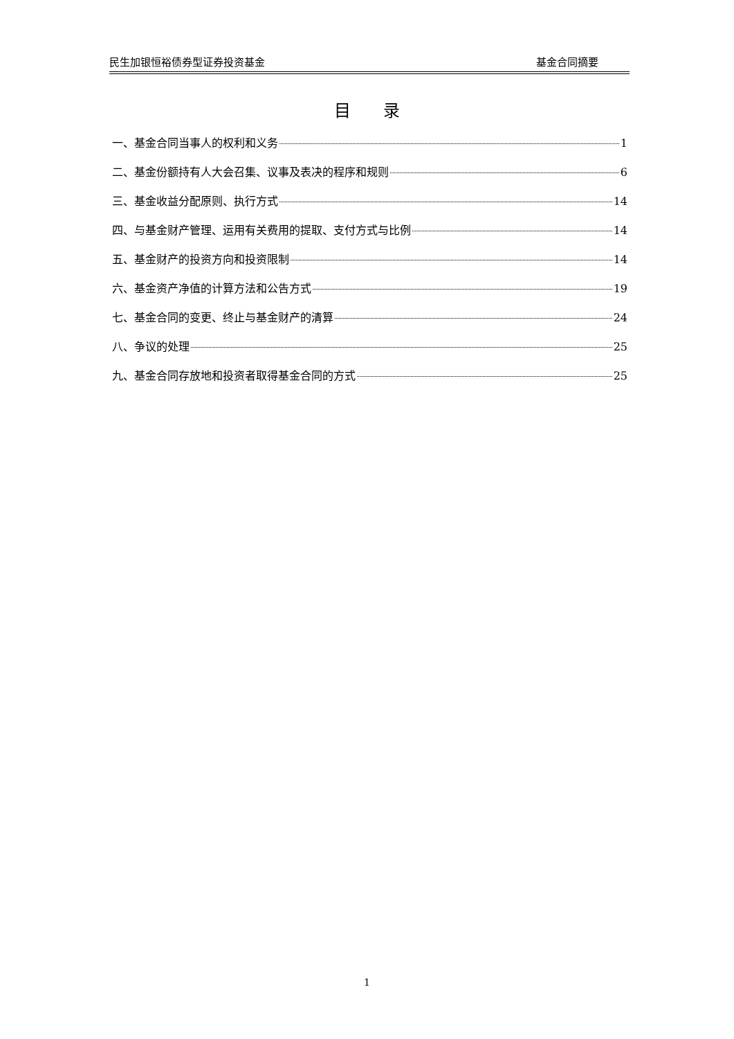民生加银恒裕债券型证券投资基金 基金合同摘要
目 录
一、基金合同当事人的权利和义务 1
二、基金份额持有人大会召集、议事及表决的程序和规则 6
三、基金收益分配原则、执行方式 14
四、与基金财产管理、运用有关费用的提取、支付方式与比例 14
五、基金财产的投资方向和投资限制 14
六、基金资产净值的计算方法和公告方式 19
七、基金合同的变更、终止与基金财产的清算 24
八、争议的处理 25
九、基金合同存放地和投资者取得基金合同的方式 25
1